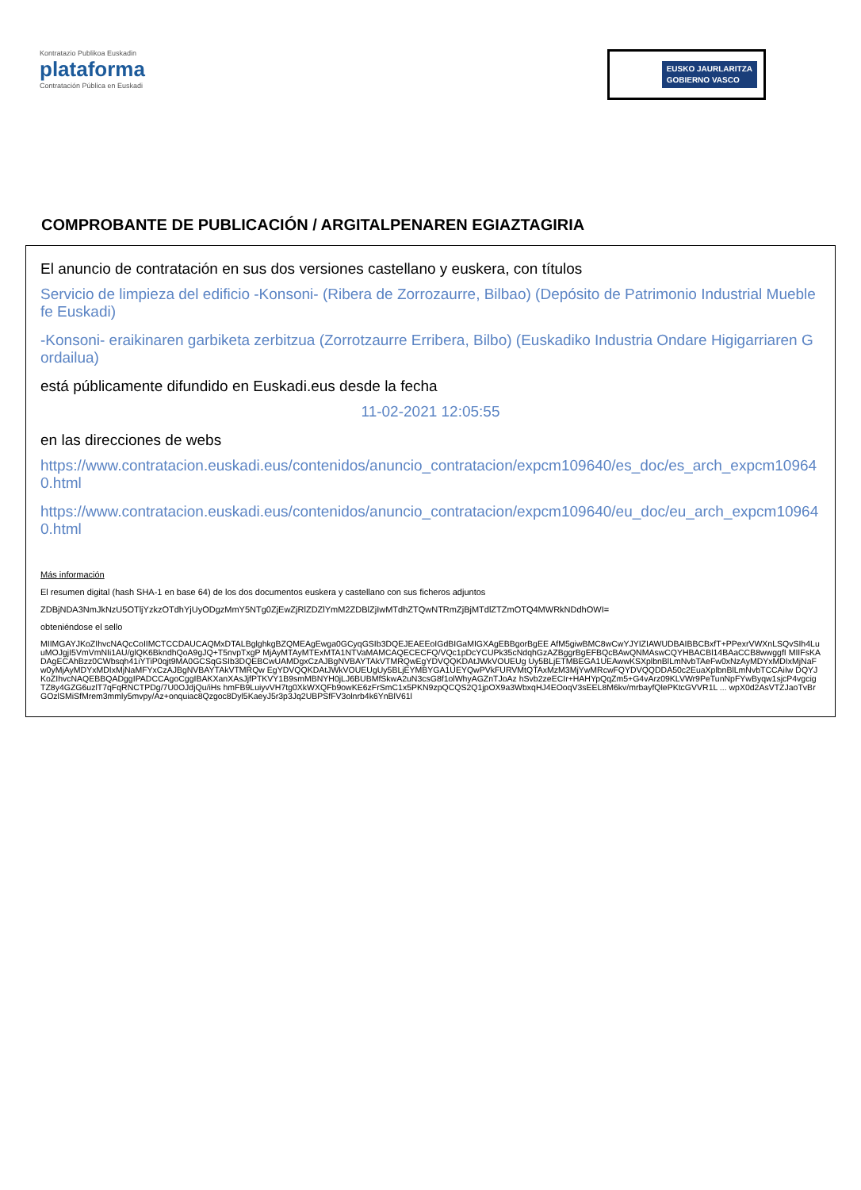Kontratazio Publikoa Euskadin
plataforma
Contratación Pública en Euskadi
EUSKO JAURLARITZA
GOBIERNO VASCO
COMPROBANTE DE PUBLICACIÓN / ARGITALPENAREN EGIAZTAGIRIA
El anuncio de contratación en sus dos versiones castellano y euskera, con títulos
Servicio de limpieza del edificio -Konsoni- (Ribera de Zorrozaurre, Bilbao) (Depósito de Patrimonio Industrial Mueble fe Euskadi)
-Konsoni- eraikinaren garbiketa zerbitzua (Zorrotzaurre Erribera, Bilbo) (Euskadiko Industria Ondare Higigarriaren Gordailua)
está públicamente difundido en Euskadi.eus desde la fecha
11-02-2021 12:05:55
en las direcciones de webs
https://www.contratacion.euskadi.eus/contenidos/anuncio_contratacion/expcm109640/es_doc/es_arch_expcm109640.html
https://www.contratacion.euskadi.eus/contenidos/anuncio_contratacion/expcm109640/eu_doc/eu_arch_expcm109640.html
Más información
El resumen digital (hash SHA-1 en base 64) de los dos documentos euskera y castellano con sus ficheros adjuntos
ZDBjNDA3NmJkNzU5OTljYzkzOTdhYjUyODgzMmY5NTg0ZjEwZjRlZDZlYmM2ZDBlZjIwMTdhZTQwNTRmZjBjMTdlZTZmOTQ4MWRkNDdhOWI=
obteniéndose el sello
MIIMGAYJKoZIhvcNAQcCoIIMCTCCDAUCAQMxDTALBglghkgBZQMEAgEwga0GCyqGSIb3DQEJEAEEoIGdBIGaMIGXAgEBBgorBgEE AfM5giwBMC8wCwYJYIZIAWUDBAIBBCBxfT+PPexrVWXnLSQvSIh4LuuMOJgjI5VmVmNIi1AU/glQK6BkndhQoA9gJQ+T5nvpTxgP MjAyMTAyMTExMTA1NTVaMAMCAQECECFQ/VQc1pDcYCUPk35cNdqhGzAZBggrBgEFBQcBAwQNMAswCQYHBACBl14BAaCCB8wwggfI MIIFsKADAgECAhBzz0CWbsqh41iYTiP0qjt9MA0GCSqGSIb3DQEBCwUAMDgxCzAJBgNVBAYTAkVTMRQwEgYDVQQKDAtJWkVOUEUg Uy5BLjETMBEGA1UEAwwKSXplbnBlLmNvbTAeFw0xNzAyMDYxMDIxMjNaFw0yMjAyMDYxMDIxMjNaMFYxCzAJBgNVBAYTAkVTMRQw EgYDVQQKDAtJWkVOUEUgUy5BLjEYMBYGA1UEYQwPVkFURVMtQTAxMzM3MjYwMRcwFQYDVQQDDA50c2EuaXplbnBlLmNvbTCCAiIw DQYJKoZIhvcNAQEBBQADggIPADCCAgoCggIBAKXanXAsJjfPTKVY1B9smMBNYH0jLJ6BUBMfSkwA2uN3csG8f1olWhyAGZnTJoAz hSvb2zeECIr+HAHYpQqZm5+G4vArz09KLVWr9PeTunNpFYwByqw1sjcP4vgcigTZ8y4GZG6uzlT7qFqRNCTPDg/7U0OJdjQu/iHs hmFB9LuiyvVH7tg0XkWXQFb9owKE6zFrSmC1x5PKN9zpQCQS2Q1jpOX9a3WbxqHJ4EOoqV3sEEL8M6kv/mrbayfQlePKtcGVVR1L ... wpX0d2AsVTZJaoTvBrGOzlSMiSfMrem3mmly5mvpy/Az+onquiac8Qzgoc8Dyl5KaeyJ5r3p3Jq2UBPSfFV3olnrb4k6YnBlV61l